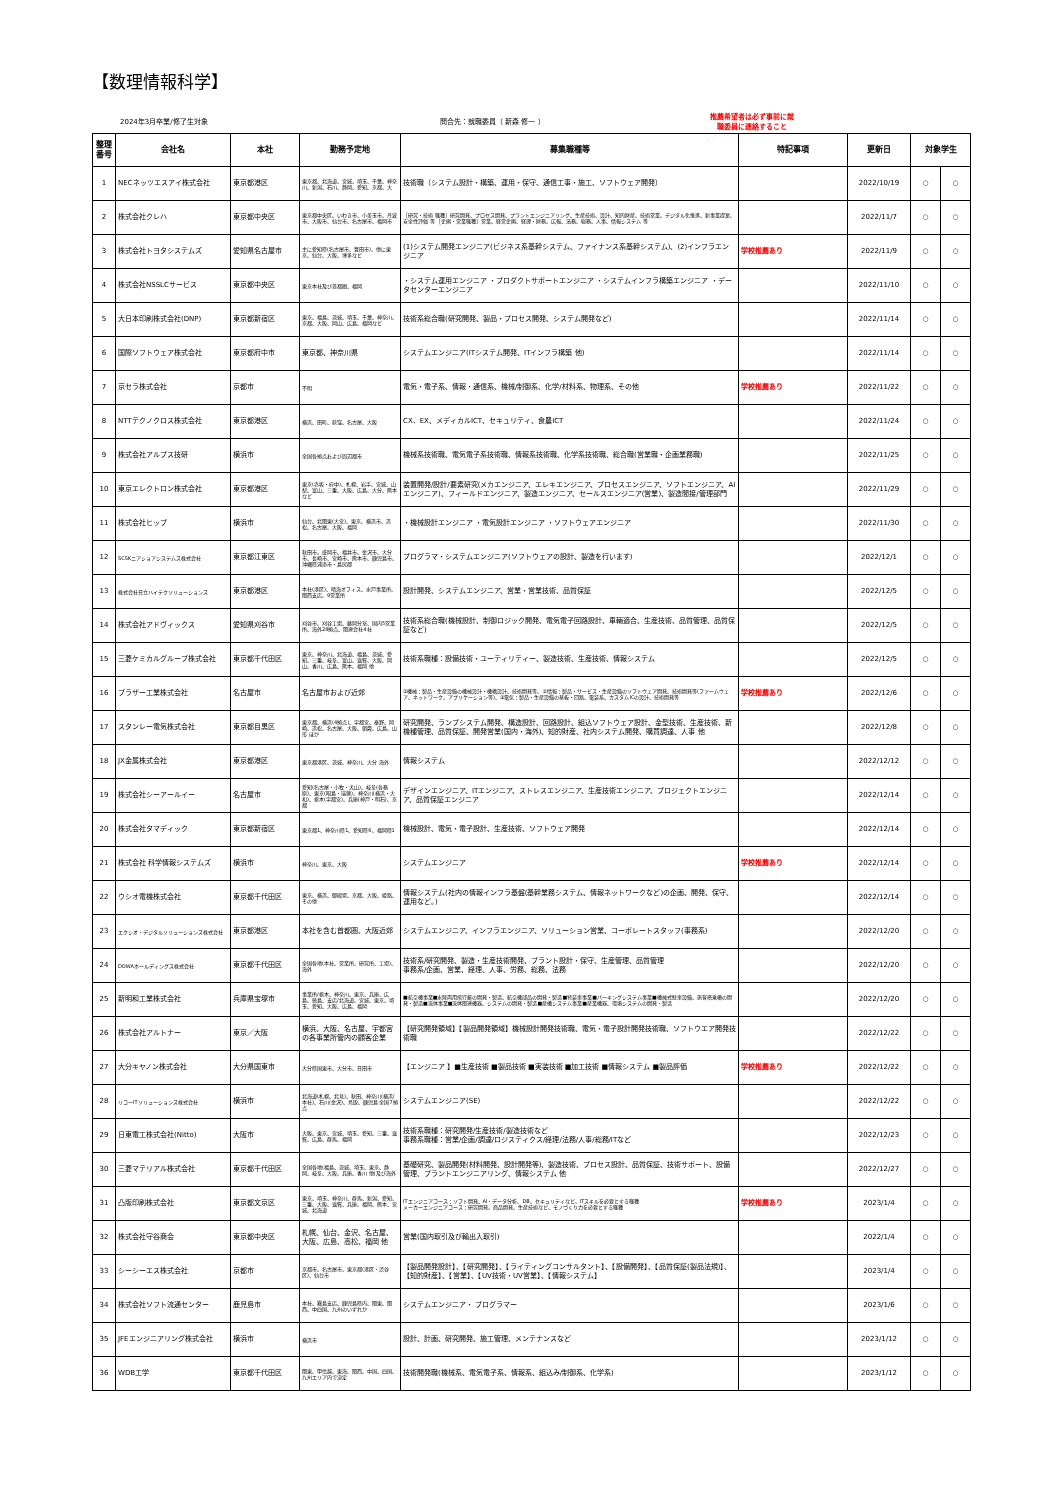【数理情報科学】
2024年3月卒業/修了生対象 問合先：就職委員（ 新森 修一 ） 推薦希望者は必ず事前に就
職委員に連絡すること
| 整理番号 | 会社名 | 本社 | 勤務予定地 | 募集職種等 | 特記事項 | 更新日 | 対象学生 | |
| --- | --- | --- | --- | --- | --- | --- | --- | --- |
| 1 | NECネッツエスアイ株式会社 | 東京都港区 | 東京都、北海道、宮城、埼玉、千葉、神奈川、新潟、石川、静岡、愛知、京都、大 | 技術職（システム設計・構築、運用・保守、通信工事・施工、ソフトウェア開発） | | 2022/10/19 | ○ | ○ |
| 2 | 株式会社クレハ | 東京都中央区 | 東京都中央区、いわき市、小美玉市、丹波市、大阪市、仙台市、名古屋市、福岡市 | ［研究・技術 職種］研究開発、プロセス開発、プラントエンジニアリング、生産技術、設計、知的財産、技術営業、デジタル化推進、新事業提案、安全性評価 等 ［企画・営業職種］営業、経営企画、経理・財務、広報、法務、総務、人事、情報システム 等 | | 2022/11/7 | ○ | ○ |
| 3 | 株式会社トヨタシステムズ | 愛知県名古屋市 | 主に愛知県(名古屋市、豊田市)、他に東京、仙台、大阪、博多など | (1)システム開発エンジニア(ビジネス系基幹システム、ファイナンス系基幹システム)、(2)インフラエンジニア | 学校推薦あり | 2022/11/9 | ○ | ○ |
| 4 | 株式会社NSSLCサービス | 東京都中央区 | 東京本社及び首都圏、福岡 | ・システム運用エンジニア ・プロダクトサポートエンジニア ・システムインフラ構築エンジニア ・データセンターエンジニア | | 2022/11/10 | ○ | ○ |
| 5 | 大日本印刷株式会社(DNP) | 東京都新宿区 | 東京、福島、茨城、埼玉、千葉、神奈川、京都、大阪、岡山、広島、福岡など | 技術系総合職(研究開発、製品・プロセス開発、システム開発など) | | 2022/11/14 | ○ | ○ |
| 6 | 国際ソフトウェア株式会社 | 東京都府中市 | 東京都、神奈川県 | システムエンジニア(ITシステム開発、ITインフラ構築 他) | | 2022/11/14 | ○ | ○ |
| 7 | 京セラ株式会社 | 京都市 | 不明 | 電気・電子系、情報・通信系、機械/制御系、化学/材料系、物理系、その他 | 学校推薦あり | 2022/11/22 | ○ | ○ |
| 8 | NTTテクノクロス株式会社 | 東京都港区 | 横浜、田町、荻窪、名古屋、大阪 | CX、EX、メディカルICT、セキュリティ、食農ICT | | 2022/11/24 | ○ | ○ |
| 9 | 株式会社アルプス技研 | 横浜市 | 全国各拠点および周辺都市 | 機械系技術職、電気電子系技術職、情報系技術職、化学系技術職、総合職(営業職・企画業務職) | | 2022/11/25 | ○ | ○ |
| 10 | 東京エレクトロン株式会社 | 東京都港区 | 東京(赤坂・府中)、札幌、岩手、宮城、山梨、富山、三重、大阪、広島、大分、熊本など | 装置開発/設計/要素研究(メカエンジニア、エレキエンジニア、プロセスエンジニア、ソフトエンジニア、AIエンジニア)、フィールドエンジニア、製造エンジニア、セールスエンジニア(営業)、製造間接/管理部門 | | 2022/11/29 | ○ | ○ |
| 11 | 株式会社ヒップ | 横浜市 | 仙台、北関東(大宮)、東京、横浜市、浜松、名古屋、大阪、福岡 | ・機械設計エンジニア ・電気設計エンジニア ・ソフトウェアエンジニア | | 2022/11/30 | ○ | ○ |
| 12 | SCSKニアショアシステムズ株式会社 | 東京都江東区 | 秋田市、盛岡市、福井市、金沢市、大分市、長崎市、宮崎市、熊本市、鹿児島市、沖縄県浦添市・島尻郡 | プログラマ・システムエンジニア(ソフトウェアの設計、製造を行います) | | 2022/12/1 | ○ | ○ |
| 13 | 株式会社日立ハイテクソリューションズ | 東京都港区 | 本社(港区)、晴海オフィス、水戸事業所、関西支店、9営業所 | 設計開発、システムエンジニア、営業・営業技術、品質保証 | | 2022/12/5 | ○ | ○ |
| 14 | 株式会社アドヴィックス | 愛知県刈谷市 | 刈谷市、刈谷工場、藤岡分室、国内5営業所、海外28拠点、関連会社4社 | 技術系総合職(機械設計、制御ロジック開発、電気電子回路設計、車輛適合、生産技術、品質管理、品質保証など) | | 2022/12/5 | ○ | ○ |
| 15 | 三菱ケミカルグループ株式会社 | 東京都千代田区 | 東京、神奈川、北海道、福島、茨城、愛知、三重、岐阜、富山、滋賀、大阪、岡山、香川、広島、熊本、福岡 他 | 技術系職種：設備技術・ユーティリティー、製造技術、生産技術、情報システム | | 2022/12/5 | ○ | ○ |
| 16 | ブラザー工業株式会社 | 名古屋市 | 名古屋市および近郊 | ①機械：製品・生産設備の機械設計・機構設計、技術開発等、②情報：製品・サービス・生産設備のソフトウェア開発、技術開発等(ファームウェア、ネットワーク、アプリケーション等)、③電気：製品・生産設備の基板・回路、電装系、カスタムICの設計、技術開発等 | 学校推薦あり | 2022/12/6 | ○ | ○ |
| 17 | スタンレー電気株式会社 | 東京都目黒区 | 東京都、横浜(4拠点)、宇都宮、秦野、岡崎、浜松、名古屋、大阪、朝霞、広島、山形 ほか | 研究開発、ランプシステム開発、構造設計、回路設計、組込ソフトウェア設計、金型技術、生産技術、新機種管理、品質保証、開発営業(国内・海外)、知的財産、社内システム開発、購買調達、人事 他 | | 2022/12/8 | ○ | ○ |
| 18 | JX金属株式会社 | 東京都港区 | 東京都港区、茨城、神奈川、大分 海外 | 情報システム | | 2022/12/12 | ○ | ○ |
| 19 | 株式会社シーアールイー | 名古屋市 | 愛知(名古屋・小牧・犬山)、岐阜(各務原)、東京(昭島・瑞穂)、神奈川(横浜・大和)、栃木(宇都宮)、兵庫(神戸・明石)、京都 | デザインエンジニア、ITエンジニア、ストレスエンジニア、生産技術エンジニア、プロジェクトエンジニア、品質保証エンジニア | | 2022/12/14 | ○ | ○ |
| 20 | 株式会社タマディック | 東京都新宿区 | 東京都1、神奈川県1、愛知県6、福岡県1 | 機械設計、電気・電子設計、生産技術、ソフトウェア開発 | | 2022/12/14 | ○ | ○ |
| 21 | 株式会社 科学情報システムズ | 横浜市 | 神奈川、東京、大阪 | システムエンジニア | 学校推薦あり | 2022/12/14 | ○ | ○ |
| 22 | ウシオ電機株式会社 | 東京都千代田区 | 東京、横浜、御殿場、京都、大阪、姫路、その他 | 情報システム(社内の情報インフラ基盤(基幹業務システム、情報ネットワークなど)の企画、開発、保守、運用など。) | | 2022/12/14 | ○ | ○ |
| 23 | エクシオ・デジタルソリューションズ株式会社 | 東京都港区 | 本社を含む首都圏、大阪近郊 | システムエンジニア、インフラエンジニア、ソリューション営業、コーポレートスタッフ(事務系) | | 2022/12/20 | ○ | ○ |
| 24 | DOWAホールディングス株式会社 | 東京都千代田区 | 全国各地(本社、営業所、研究所、工場)、海外 | 技術系/研究開発、製造・生産技術開発、プラント設計・保守、生産管理、品質管理 事務系/企画、営業、経理、人事、労務、総務、法務 | | 2022/12/20 | ○ | ○ |
| 25 | 新明和工業株式会社 | 兵庫県宝塚市 | 事業所/栃木、神奈川、東京、兵庫、広島、徳島、支店/北海道、宮城、東京、埼玉、愛知、大阪、広島、福岡 | ■航空機事業■水陸両用飛行艇の開発・製造、航空機部品の開発・製造■特装車事業■パーキングシステム事業■機械式駐車設備、旅客搭乗橋の開発・製造■流体事業■流体関連機器、システムの開発・製造■産機システム事業■産業機器、環境システムの開発・製造 | | 2022/12/20 | ○ | ○ |
| 26 | 株式会社アルトナー | 東京／大阪 | 横浜、大阪、名古屋、宇都宮の各事業所管内の顧客企業 | 【研究開発領域】【製品開発領域】機械設計開発技術職、電気・電子設計開発技術職、ソフトウエア開発技術職 | | 2022/12/22 | ○ | ○ |
| 27 | 大分キヤノン株式会社 | 大分県国東市 | 大分県国東市、大分市、日田市 | 【エンジニア 】■生産技術 ■製品技術 ■実装技術 ■加工技術 ■情報システム ■製品評価 | 学校推薦あり | 2022/12/22 | ○ | ○ |
| 28 | リコーITソリューションズ株式会社 | 横浜市 | 北海道(札幌、北見)、秋田、神奈川(横浜/本社)、石川(金沢)、鳥取、鹿児島 全国7拠点 | システムエンジニア(SE) | | 2022/12/22 | ○ | ○ |
| 29 | 日東電工株式会社(Nitto) | 大阪市 | 大阪、東京、宮城、埼玉、愛知、三重、滋賀、広島、群馬、福岡 | 技術系職種：研究開発/生産技術/製造技術など 事務系職種：営業/企画/調達/ロジスティクス/経理/法務/人事/総務/ITなど | | 2022/12/23 | ○ | ○ |
| 30 | 三菱マテリアル株式会社 | 東京都千代田区 | 全国各地(福島、茨城、埼玉、東京、静岡、岐阜、大阪、兵庫、香川 他)及び海外 | 基礎研究、製品開発(材料開発、設計開発等)、製造技術、プロセス設計、品質保証、技術サポート、設備管理、プラントエンジニアリング、情報システム 他 | | 2022/12/27 | ○ | ○ |
| 31 | 凸版印刷株式会社 | 東京都文京区 | 東京、埼玉、神奈川、群馬、新潟、愛知、三重、大阪、滋賀、兵庫、福岡、熊本、宮城、北海道 | ITエンジニアコース：ソフト開発、AI・データ分析、DB、セキュリティなど、ITスキルを必要とする職種 メーカーエンジニアコース：研究開発、商品開発、生産技術など、モノづくり力を必要とする職種 | 学校推薦あり | 2023/1/4 | ○ | ○ |
| 32 | 株式会社守谷商会 | 東京都中央区 | 札幌、仙台、金沢、名古屋、大阪、広島、高松、福岡 他 | 営業(国内取引及び輸出入取引) | | 2022/1/4 | ○ | ○ |
| 33 | シーシーエス株式会社 | 京都市 | 京都市、名古屋市、東京都(港区・渋谷区)、仙台市 | 【製品開発設計】、【研究開発】、【ライティングコンサルタント】、【設備開発】、【品質保証(製品法規)】、【知的財産】、【営業】、【UV技術・UV営業】、【情報システム】 | | 2023/1/4 | ○ | ○ |
| 34 | 株式会社ソフト流通センター | 鹿児島市 | 本社、霧島支店、鹿児島県内、関東、関西、中四国、九州のいずれか | システムエンジニア・ プログラマー | | 2023/1/6 | ○ | ○ |
| 35 | JFEエンジニアリング株式会社 | 横浜市 | 横浜市 | 設計、計画、研究開発、施工管理、メンテナンスなど | | 2023/1/12 | ○ | ○ |
| 36 | WDB工学 | 東京都千代田区 | 関東、甲信越、東海、関西、中国、四国、九州エリア内で決定 | 技術開発職(機械系、電気電子系、情報系、組込み/制御系、化学系) | | 2023/1/12 | ○ | ○ |